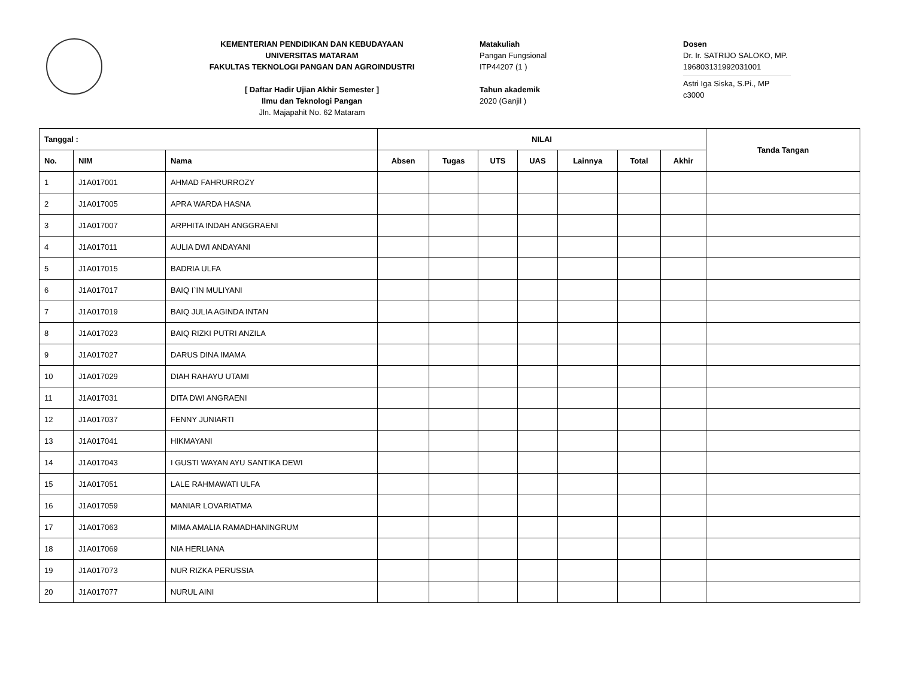KEMENTERIAN PENDIDIKAN DAN KEBUDAYAAN
UNIVERSITAS MATARAM
FAKULTAS TEKNOLOGI PANGAN DAN AGROINDUSTRI
[ Daftar Hadir Ujian Akhir Semester ]
Ilmu dan Teknologi Pangan
Jln. Majapahit No. 62 Mataram
Matakuliah
Pangan Fungsional
ITP44207 (1 )
Tahun akademik
2020 (Ganjil )
Dosen
Dr. Ir. SATRIJO SALOKO, MP.
196803131992031001
Astri Iga Siska, S.Pi., MP
c3000
| Tanggal : | | | NILAI | | | | | | | Tanda Tangan |
| --- | --- | --- | --- | --- | --- | --- | --- | --- | --- | --- |
| No. | NIM | Nama | Absen | Tugas | UTS | UAS | Lainnya | Total | Akhir | |
| 1 | J1A017001 | AHMAD FAHRURROZY | | | | | | | | |
| 2 | J1A017005 | APRA WARDA HASNA | | | | | | | | |
| 3 | J1A017007 | ARPHITA INDAH ANGGRAENI | | | | | | | | |
| 4 | J1A017011 | AULIA DWI ANDAYANI | | | | | | | | |
| 5 | J1A017015 | BADRIA ULFA | | | | | | | | |
| 6 | J1A017017 | BAIQ I`IN MULIYANI | | | | | | | | |
| 7 | J1A017019 | BAIQ JULIA AGINDA INTAN | | | | | | | | |
| 8 | J1A017023 | BAIQ RIZKI PUTRI ANZILA | | | | | | | | |
| 9 | J1A017027 | DARUS DINA IMAMA | | | | | | | | |
| 10 | J1A017029 | DIAH RAHAYU UTAMI | | | | | | | | |
| 11 | J1A017031 | DITA DWI ANGRAENI | | | | | | | | |
| 12 | J1A017037 | FENNY JUNIARTI | | | | | | | | |
| 13 | J1A017041 | HIKMAYANI | | | | | | | | |
| 14 | J1A017043 | I GUSTI WAYAN AYU SANTIKA DEWI | | | | | | | | |
| 15 | J1A017051 | LALE RAHMAWATI ULFA | | | | | | | | |
| 16 | J1A017059 | MANIAR LOVARIATMA | | | | | | | | |
| 17 | J1A017063 | MIMA AMALIA RAMADHANINGRUM | | | | | | | | |
| 18 | J1A017069 | NIA HERLIANA | | | | | | | | |
| 19 | J1A017073 | NUR RIZKA PERUSSIA | | | | | | | | |
| 20 | J1A017077 | NURUL AINI | | | | | | | | |